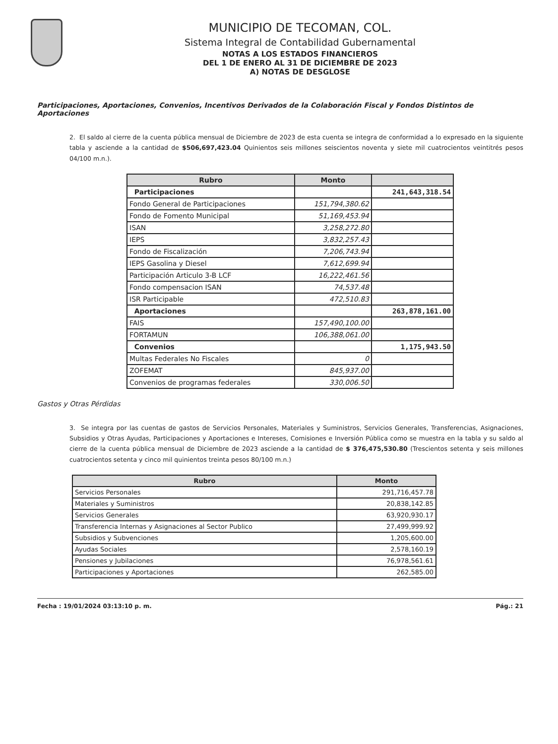MUNICIPIO DE TECOMAN, COL.
Sistema Integral de Contabilidad Gubernamental
NOTAS A LOS ESTADOS FINANCIEROS
DEL 1 DE ENERO AL 31 DE DICIEMBRE DE 2023
A) NOTAS DE DESGLOSE
Participaciones, Aportaciones, Convenios, Incentivos Derivados de la Colaboración Fiscal y Fondos Distintos de Aportaciones
2. El saldo al cierre de la cuenta pública mensual de Diciembre de 2023 de esta cuenta se integra de conformidad a lo expresado en la siguiente tabla y asciende a la cantidad de $506,697,423.04 Quinientos seis millones seiscientos noventa y siete mil cuatrocientos veintitrés pesos 04/100 m.n.).
| Rubro | Monto | |
| --- | --- | --- |
| Participaciones | | 241,643,318.54 |
| Fondo General de Participaciones | 151,794,380.62 | |
| Fondo de Fomento Municipal | 51,169,453.94 | |
| ISAN | 3,258,272.80 | |
| IEPS | 3,832,257.43 | |
| Fondo de Fiscalización | 7,206,743.94 | |
| IEPS Gasolina y Diesel | 7,612,699.94 | |
| Participación Articulo 3-B LCF | 16,222,461.56 | |
| Fondo compensacion ISAN | 74,537.48 | |
| ISR Participable | 472,510.83 | |
| Aportaciones | | 263,878,161.00 |
| FAIS | 157,490,100.00 | |
| FORTAMUN | 106,388,061.00 | |
| Convenios | | 1,175,943.50 |
| Multas Federales No Fiscales | 0 | |
| ZOFEMAT | 845,937.00 | |
| Convenios de programas federales | 330,006.50 | |
Gastos y Otras Pérdidas
3. Se integra por las cuentas de gastos de Servicios Personales, Materiales y Suministros, Servicios Generales, Transferencias, Asignaciones, Subsidios y Otras Ayudas, Participaciones y Aportaciones e Intereses, Comisiones e Inversión Pública como se muestra en la tabla y su saldo al cierre de la cuenta pública mensual de Diciembre de 2023 asciende a la cantidad de $ 376,475,530.80 (Trescientos setenta y seis millones cuatrocientos setenta y cinco mil quinientos treinta pesos 80/100 m.n.)
| Rubro | Monto |
| --- | --- |
| Servicios Personales | 291,716,457.78 |
| Materiales y Suministros | 20,838,142.85 |
| Servicios Generales | 63,920,930.17 |
| Transferencia Internas y Asignaciones al Sector Publico | 27,499,999.92 |
| Subsidios y Subvenciones | 1,205,600.00 |
| Ayudas Sociales | 2,578,160.19 |
| Pensiones y Jubilaciones | 76,978,561.61 |
| Participaciones y Aportaciones | 262,585.00 |
Fecha : 19/01/2024 03:13:10 p. m. Pág.: 21